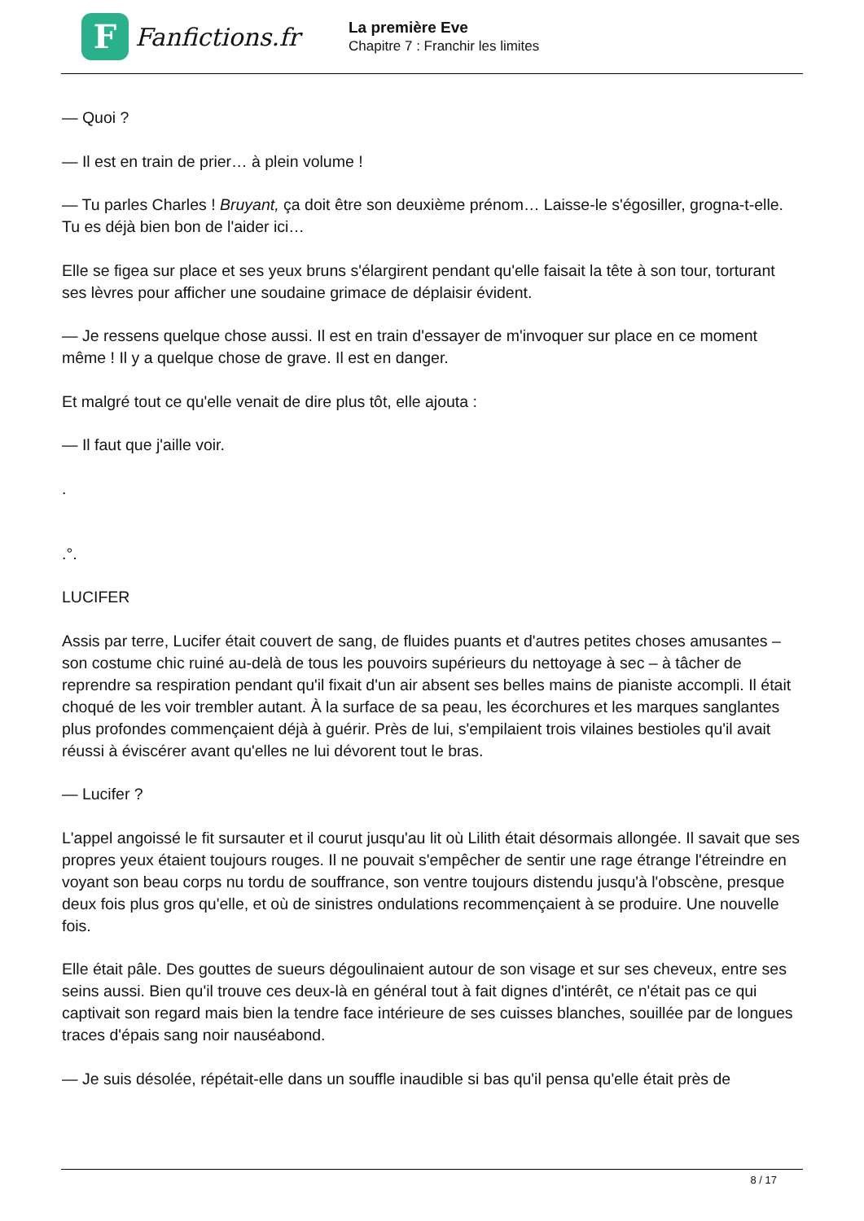F
Fanfictions.fr
La première Eve
Chapitre 7 : Franchir les limites
— Quoi ?
— Il est en train de prier… à plein volume !
— Tu parles Charles ! Bruyant, ça doit être son deuxième prénom… Laisse-le s'égosiller, grogna-t-elle. Tu es déjà bien bon de l'aider ici…
Elle se figea sur place et ses yeux bruns s'élargirent pendant qu'elle faisait la tête à son tour, torturant ses lèvres pour afficher une soudaine grimace de déplaisir évident.
— Je ressens quelque chose aussi. Il est en train d'essayer de m'invoquer sur place en ce moment même ! Il y a quelque chose de grave. Il est en danger.
Et malgré tout ce qu'elle venait de dire plus tôt, elle ajouta :
— Il faut que j'aille voir.
.
.°.
LUCIFER
Assis par terre, Lucifer était couvert de sang, de fluides puants et d'autres petites choses amusantes – son costume chic ruiné au-delà de tous les pouvoirs supérieurs du nettoyage à sec – à tâcher de reprendre sa respiration pendant qu'il fixait d'un air absent ses belles mains de pianiste accompli. Il était choqué de les voir trembler autant. À la surface de sa peau, les écorchures et les marques sanglantes plus profondes commençaient déjà à guérir. Près de lui, s'empilaient trois vilaines bestioles qu'il avait réussi à éviscérer avant qu'elles ne lui dévorent tout le bras.
— Lucifer ?
L'appel angoissé le fit sursauter et il courut jusqu'au lit où Lilith était désormais allongée. Il savait que ses propres yeux étaient toujours rouges. Il ne pouvait s'empêcher de sentir une rage étrange l'étreindre en voyant son beau corps nu tordu de souffrance, son ventre toujours distendu jusqu'à l'obscène, presque deux fois plus gros qu'elle, et où de sinistres ondulations recommençaient à se produire. Une nouvelle fois.
Elle était pâle. Des gouttes de sueurs dégoulinaient autour de son visage et sur ses cheveux, entre ses seins aussi. Bien qu'il trouve ces deux-là en général tout à fait dignes d'intérêt, ce n'était pas ce qui captivait son regard mais bien la tendre face intérieure de ses cuisses blanches, souillée par de longues traces d'épais sang noir nauséabond.
— Je suis désolée, répétait-elle dans un souffle inaudible si bas qu'il pensa qu'elle était près de
8 / 17